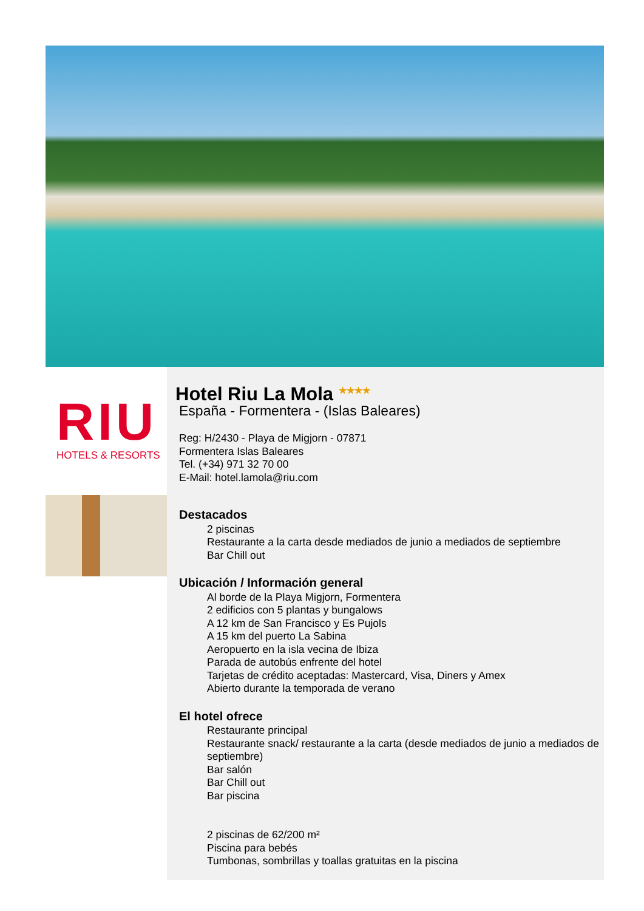RIU
HOTELS & RESORTS
Hotel Riu La Mola <sup>★★★★</sup>
España - Formentera - (Islas Baleares)
Reg: H/2430 - Playa de Migjorn - 07871
Formentera Islas Baleares
Tel. (+34) 971 32 70 00
E-Mail: hotel.lamola@riu.com
Destacados
2 piscinas
Restaurante a la carta desde mediados de junio a mediados de septiembre
Bar Chill out
Ubicación / Información general
Al borde de la Playa Migjorn, Formentera
2 edificios con 5 plantas y bungalows
A 12 km de San Francisco y Es Pujols
A 15 km del puerto La Sabina
Aeropuerto en la isla vecina de Ibiza
Parada de autobús enfrente del hotel
Tarjetas de crédito aceptadas: Mastercard, Visa, Diners y Amex
Abierto durante la temporada de verano
El hotel ofrece
Restaurante principal
Restaurante snack/ restaurante a la carta (desde mediados de junio a mediados de septiembre)
Bar salón
Bar Chill out
Bar piscina
2 piscinas de 62/200 m²
Piscina para bebés
Tumbonas, sombrillas y toallas gratuitas en la piscina